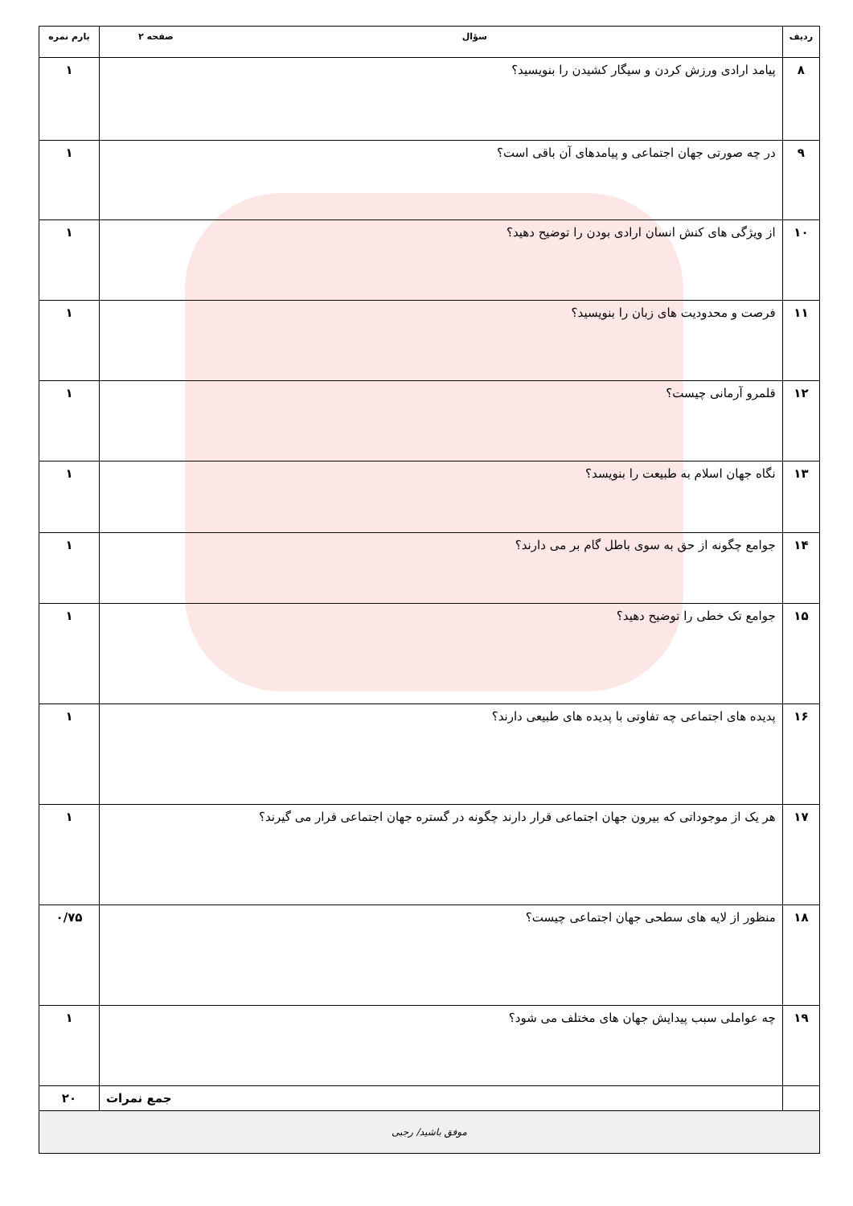| ردیف | سؤال صفحه ۲ | بارم نمره |
| --- | --- | --- |
| ۸ | پیامد ارادی ورزش کردن و سیگار کشیدن را بنویسید؟ | ۱ |
| ۹ | در چه صورتی جهان اجتماعی و پیامدهای آن باقی است؟ | ۱ |
| ۱۰ | از ویژگی های کنش انسان ارادی بودن را توضیح دهید؟ | ۱ |
| ۱۱ | فرصت و محدودیت های زبان را بنویسید؟ | ۱ |
| ۱۲ | قلمرو آرمانی چیست؟ | ۱ |
| ۱۳ | نگاه جهان اسلام به طبیعت را بنویسد؟ | ۱ |
| ۱۴ | جوامع چگونه از حق به سوی باطل گام بر می دارند؟ | ۱ |
| ۱۵ | جوامع تک خطی را توضیح دهید؟ | ۱ |
| ۱۶ | پدیده های اجتماعی چه تفاوتی با پدیده های طبیعی دارند؟ | ۱ |
| ۱۷ | هر یک از موجوداتی که بیرون جهان اجتماعی قرار دارند چگونه در گستره جهان اجتماعی قرار می گیرند؟ | ۱ |
| ۱۸ | منظور از لایه های سطحی جهان اجتماعی چیست؟ | ۰/۷۵ |
| ۱۹ | چه عواملی سبب پیدایش جهان های مختلف می شود؟ | ۱ |
| | جمع نمرات | ۲۰ |
| موفق باشید/ رجبی | | |